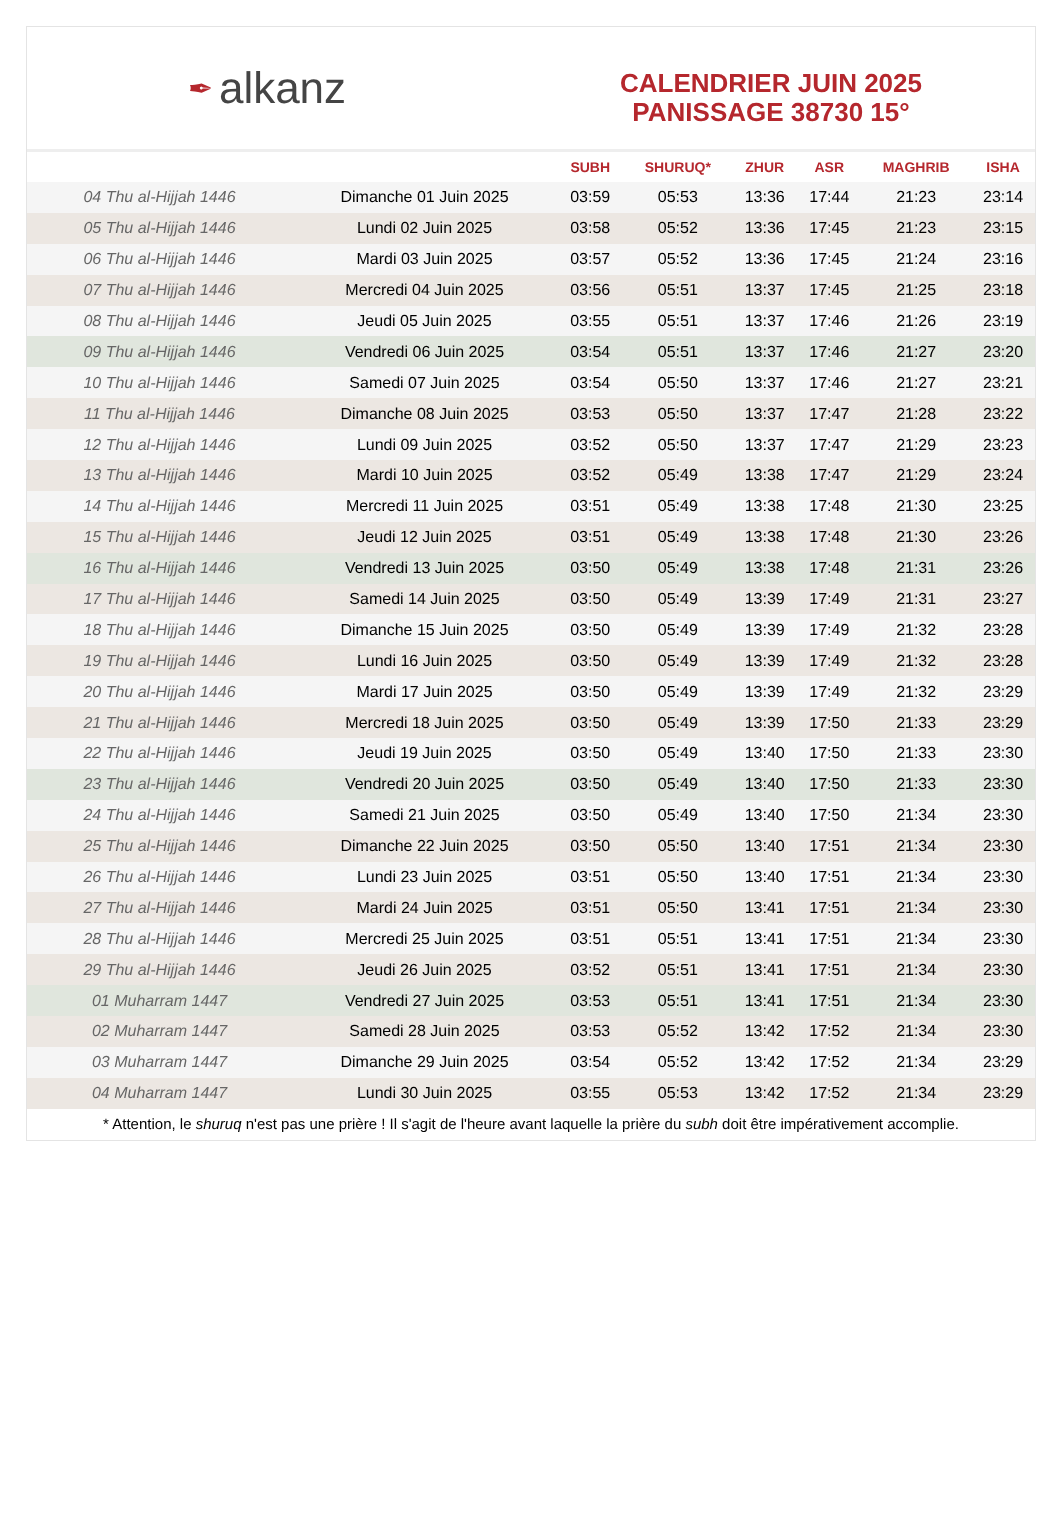✒ alkanz
CALENDRIER JUIN 2025
PANISSAGE 38730 15°
| | | SUBH | SHURUQ* | ZHUR | ASR | MAGHRIB | ISHA |
| --- | --- | --- | --- | --- | --- | --- | --- |
| 04 Thu al-Hijjah 1446 | Dimanche 01 Juin 2025 | 03:59 | 05:53 | 13:36 | 17:44 | 21:23 | 23:14 |
| 05 Thu al-Hijjah 1446 | Lundi 02 Juin 2025 | 03:58 | 05:52 | 13:36 | 17:45 | 21:23 | 23:15 |
| 06 Thu al-Hijjah 1446 | Mardi 03 Juin 2025 | 03:57 | 05:52 | 13:36 | 17:45 | 21:24 | 23:16 |
| 07 Thu al-Hijjah 1446 | Mercredi 04 Juin 2025 | 03:56 | 05:51 | 13:37 | 17:45 | 21:25 | 23:18 |
| 08 Thu al-Hijjah 1446 | Jeudi 05 Juin 2025 | 03:55 | 05:51 | 13:37 | 17:46 | 21:26 | 23:19 |
| 09 Thu al-Hijjah 1446 | Vendredi 06 Juin 2025 | 03:54 | 05:51 | 13:37 | 17:46 | 21:27 | 23:20 |
| 10 Thu al-Hijjah 1446 | Samedi 07 Juin 2025 | 03:54 | 05:50 | 13:37 | 17:46 | 21:27 | 23:21 |
| 11 Thu al-Hijjah 1446 | Dimanche 08 Juin 2025 | 03:53 | 05:50 | 13:37 | 17:47 | 21:28 | 23:22 |
| 12 Thu al-Hijjah 1446 | Lundi 09 Juin 2025 | 03:52 | 05:50 | 13:37 | 17:47 | 21:29 | 23:23 |
| 13 Thu al-Hijjah 1446 | Mardi 10 Juin 2025 | 03:52 | 05:49 | 13:38 | 17:47 | 21:29 | 23:24 |
| 14 Thu al-Hijjah 1446 | Mercredi 11 Juin 2025 | 03:51 | 05:49 | 13:38 | 17:48 | 21:30 | 23:25 |
| 15 Thu al-Hijjah 1446 | Jeudi 12 Juin 2025 | 03:51 | 05:49 | 13:38 | 17:48 | 21:30 | 23:26 |
| 16 Thu al-Hijjah 1446 | Vendredi 13 Juin 2025 | 03:50 | 05:49 | 13:38 | 17:48 | 21:31 | 23:26 |
| 17 Thu al-Hijjah 1446 | Samedi 14 Juin 2025 | 03:50 | 05:49 | 13:39 | 17:49 | 21:31 | 23:27 |
| 18 Thu al-Hijjah 1446 | Dimanche 15 Juin 2025 | 03:50 | 05:49 | 13:39 | 17:49 | 21:32 | 23:28 |
| 19 Thu al-Hijjah 1446 | Lundi 16 Juin 2025 | 03:50 | 05:49 | 13:39 | 17:49 | 21:32 | 23:28 |
| 20 Thu al-Hijjah 1446 | Mardi 17 Juin 2025 | 03:50 | 05:49 | 13:39 | 17:49 | 21:32 | 23:29 |
| 21 Thu al-Hijjah 1446 | Mercredi 18 Juin 2025 | 03:50 | 05:49 | 13:39 | 17:50 | 21:33 | 23:29 |
| 22 Thu al-Hijjah 1446 | Jeudi 19 Juin 2025 | 03:50 | 05:49 | 13:40 | 17:50 | 21:33 | 23:30 |
| 23 Thu al-Hijjah 1446 | Vendredi 20 Juin 2025 | 03:50 | 05:49 | 13:40 | 17:50 | 21:33 | 23:30 |
| 24 Thu al-Hijjah 1446 | Samedi 21 Juin 2025 | 03:50 | 05:49 | 13:40 | 17:50 | 21:34 | 23:30 |
| 25 Thu al-Hijjah 1446 | Dimanche 22 Juin 2025 | 03:50 | 05:50 | 13:40 | 17:51 | 21:34 | 23:30 |
| 26 Thu al-Hijjah 1446 | Lundi 23 Juin 2025 | 03:51 | 05:50 | 13:40 | 17:51 | 21:34 | 23:30 |
| 27 Thu al-Hijjah 1446 | Mardi 24 Juin 2025 | 03:51 | 05:50 | 13:41 | 17:51 | 21:34 | 23:30 |
| 28 Thu al-Hijjah 1446 | Mercredi 25 Juin 2025 | 03:51 | 05:51 | 13:41 | 17:51 | 21:34 | 23:30 |
| 29 Thu al-Hijjah 1446 | Jeudi 26 Juin 2025 | 03:52 | 05:51 | 13:41 | 17:51 | 21:34 | 23:30 |
| 01 Muharram 1447 | Vendredi 27 Juin 2025 | 03:53 | 05:51 | 13:41 | 17:51 | 21:34 | 23:30 |
| 02 Muharram 1447 | Samedi 28 Juin 2025 | 03:53 | 05:52 | 13:42 | 17:52 | 21:34 | 23:30 |
| 03 Muharram 1447 | Dimanche 29 Juin 2025 | 03:54 | 05:52 | 13:42 | 17:52 | 21:34 | 23:29 |
| 04 Muharram 1447 | Lundi 30 Juin 2025 | 03:55 | 05:53 | 13:42 | 17:52 | 21:34 | 23:29 |
* Attention, le shuruq n'est pas une prière ! Il s'agit de l'heure avant laquelle la prière du subh doit être impérativement accomplie.